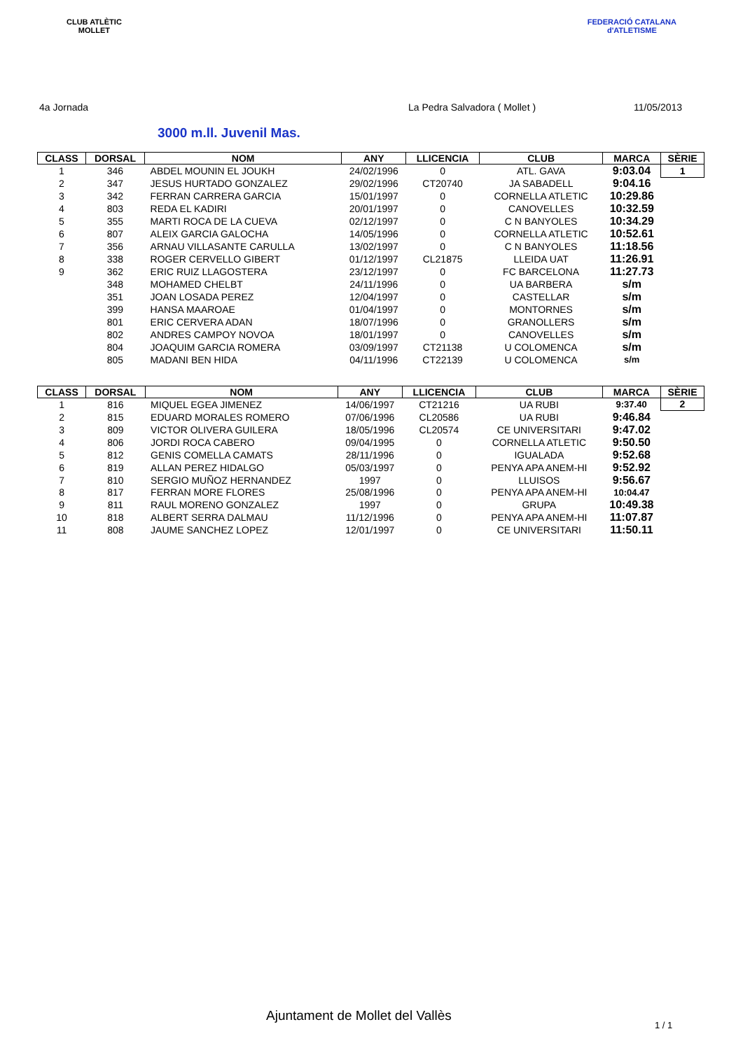CLUB ATLÈTIC
MOLLET
FEDERACIÓ CATALANA
d'ATLETISME
4a Jornada La Pedra Salvadora ( Mollet ) 11/05/2013
3000 m.ll. Juvenil Mas.
| CLASS | DORSAL | NOM | ANY | LLICENCIA | CLUB | MARCA | SÈRIE |
| --- | --- | --- | --- | --- | --- | --- | --- |
| 1 | 346 | ABDEL MOUNIN EL JOUKH | 24/02/1996 | 0 | ATL. GAVA | 9:03.04 | 1 |
| 2 | 347 | JESUS HURTADO GONZALEZ | 29/02/1996 | CT20740 | JA SABADELL | 9:04.16 | |
| 3 | 342 | FERRAN CARRERA GARCIA | 15/01/1997 | 0 | CORNELLA ATLETIC | 10:29.86 | |
| 4 | 803 | REDA EL KADIRI | 20/01/1997 | 0 | CANOVELLES | 10:32.59 | |
| 5 | 355 | MARTI ROCA DE LA CUEVA | 02/12/1997 | 0 | C N BANYOLES | 10:34.29 | |
| 6 | 807 | ALEIX GARCIA GALOCHA | 14/05/1996 | 0 | CORNELLA ATLETIC | 10:52.61 | |
| 7 | 356 | ARNAU VILLASANTE CARULLA | 13/02/1997 | 0 | C N BANYOLES | 11:18.56 | |
| 8 | 338 | ROGER CERVELLO GIBERT | 01/12/1997 | CL21875 | LLEIDA UAT | 11:26.91 | |
| 9 | 362 | ERIC RUIZ LLAGOSTERA | 23/12/1997 | 0 | FC BARCELONA | 11:27.73 | |
| | 348 | MOHAMED CHELBT | 24/11/1996 | 0 | UA BARBERA | s/m | |
| | 351 | JOAN LOSADA PEREZ | 12/04/1997 | 0 | CASTELLAR | s/m | |
| | 399 | HANSA MAAROAE | 01/04/1997 | 0 | MONTORNES | s/m | |
| | 801 | ERIC CERVERA ADAN | 18/07/1996 | 0 | GRANOLLERS | s/m | |
| | 802 | ANDRES CAMPOY NOVOA | 18/01/1997 | 0 | CANOVELLES | s/m | |
| | 804 | JOAQUIM GARCIA ROMERA | 03/09/1997 | CT21138 | U COLOMENCA | s/m | |
| | 805 | MADANI BEN HIDA | 04/11/1996 | CT22139 | U COLOMENCA | s/m | |
| CLASS | DORSAL | NOM | ANY | LLICENCIA | CLUB | MARCA | SÈRIE |
| --- | --- | --- | --- | --- | --- | --- | --- |
| 1 | 816 | MIQUEL EGEA JIMENEZ | 14/06/1997 | CT21216 | UA RUBI | 9:37.40 | 2 |
| 2 | 815 | EDUARD MORALES ROMERO | 07/06/1996 | CL20586 | UA RUBI | 9:46.84 | |
| 3 | 809 | VICTOR OLIVERA GUILERA | 18/05/1996 | CL20574 | CE UNIVERSITARI | 9:47.02 | |
| 4 | 806 | JORDI ROCA CABERO | 09/04/1995 | 0 | CORNELLA ATLETIC | 9:50.50 | |
| 5 | 812 | GENIS COMELLA CAMATS | 28/11/1996 | 0 | IGUALADA | 9:52.68 | |
| 6 | 819 | ALLAN PEREZ HIDALGO | 05/03/1997 | 0 | PENYA APA ANEM-HI | 9:52.92 | |
| 7 | 810 | SERGIO MUÑOZ HERNANDEZ | 1997 | 0 | LLUISOS | 9:56.67 | |
| 8 | 817 | FERRAN MORE FLORES | 25/08/1996 | 0 | PENYA APA ANEM-HI | 10:04.47 | |
| 9 | 811 | RAUL MORENO GONZALEZ | 1997 | 0 | GRUPA | 10:49.38 | |
| 10 | 818 | ALBERT SERRA DALMAU | 11/12/1996 | 0 | PENYA APA ANEM-HI | 11:07.87 | |
| 11 | 808 | JAUME SANCHEZ LOPEZ | 12/01/1997 | 0 | CE UNIVERSITARI | 11:50.11 | |
Ajuntament de Mollet del Vallès
1 / 1